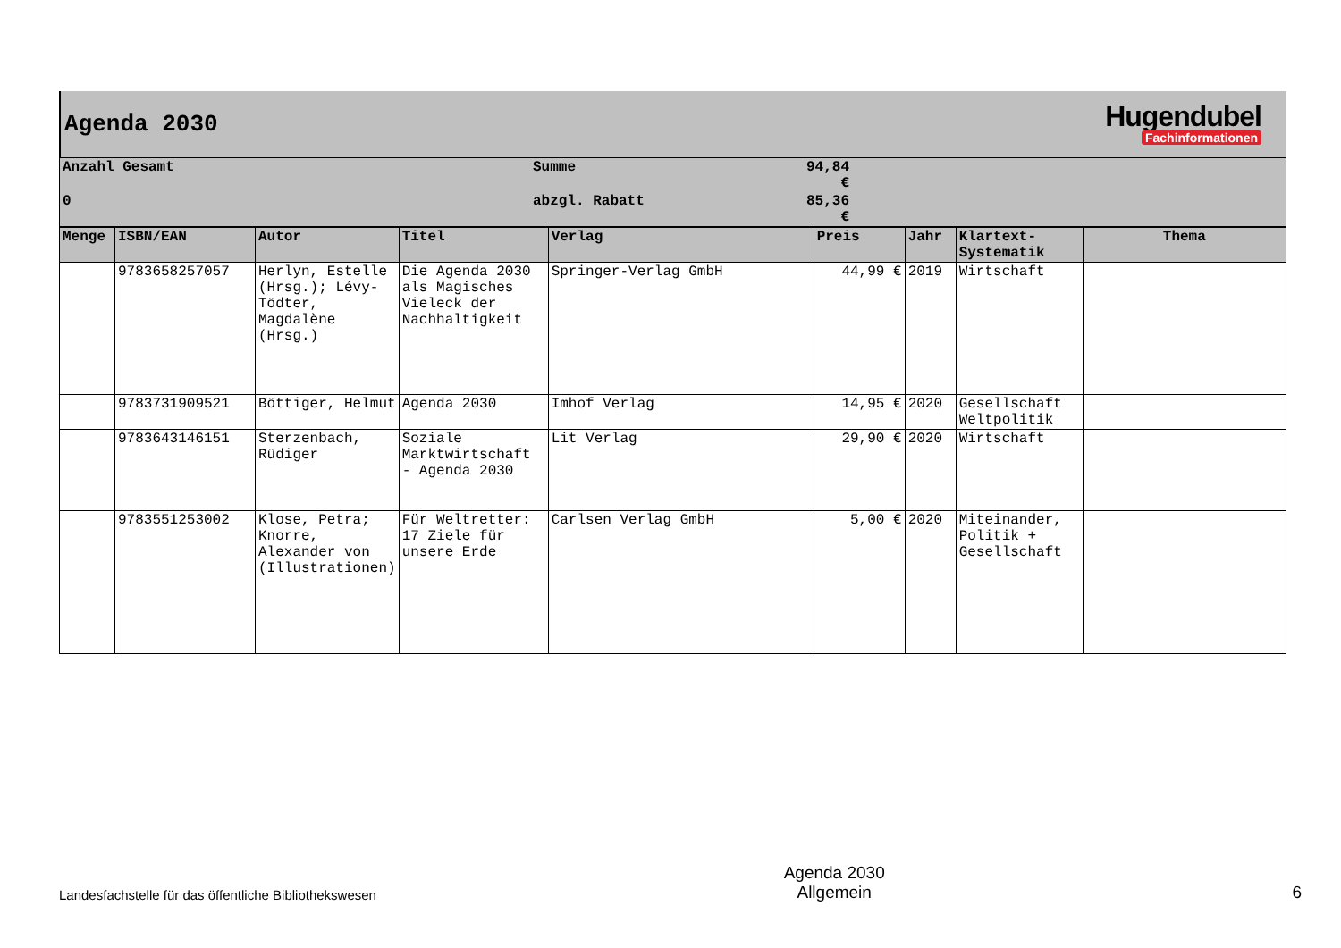Agenda 2030
Hugendubel
Fachinformationen
| Anzahl Gesamt | Summe | 94,84 € | |
| 0 | abzgl. Rabatt | 85,36 € | |
| Menge | ISBN/EAN | Autor | Titel | Verlag | Preis | Jahr | Klartext-Systematik | Thema |
| --- | --- | --- | --- | --- | --- | --- | --- | --- |
| | 9783658257057 | Herlyn, Estelle (Hrsg.); Lévy-Tödter, Magdalène (Hrsg.) | Die Agenda 2030 als Magisches Vieleck der Nachhaltigkeit | Springer-Verlag GmbH | 44,99 € | 2019 | Wirtschaft | |
| | 9783731909521 | Böttiger, Helmut | Agenda 2030 | Imhof Verlag | 14,95 € | 2020 | Gesellschaft Weltpolitik | |
| | 9783643146151 | Sterzenbach, Rüdiger | Soziale Marktwirtschaft - Agenda 2030 | Lit Verlag | 29,90 € | 2020 | Wirtschaft | |
| | 9783551253002 | Klose, Petra; Knorre, Alexander von (Illustrationen) | Für Weltretter: 17 Ziele für unsere Erde | Carlsen Verlag GmbH | 5,00 € | 2020 | Miteinander, Politik + Gesellschaft | |
Landesfachstelle für das öffentliche Bibliothekswesen
Agenda 2030
Allgemein
6